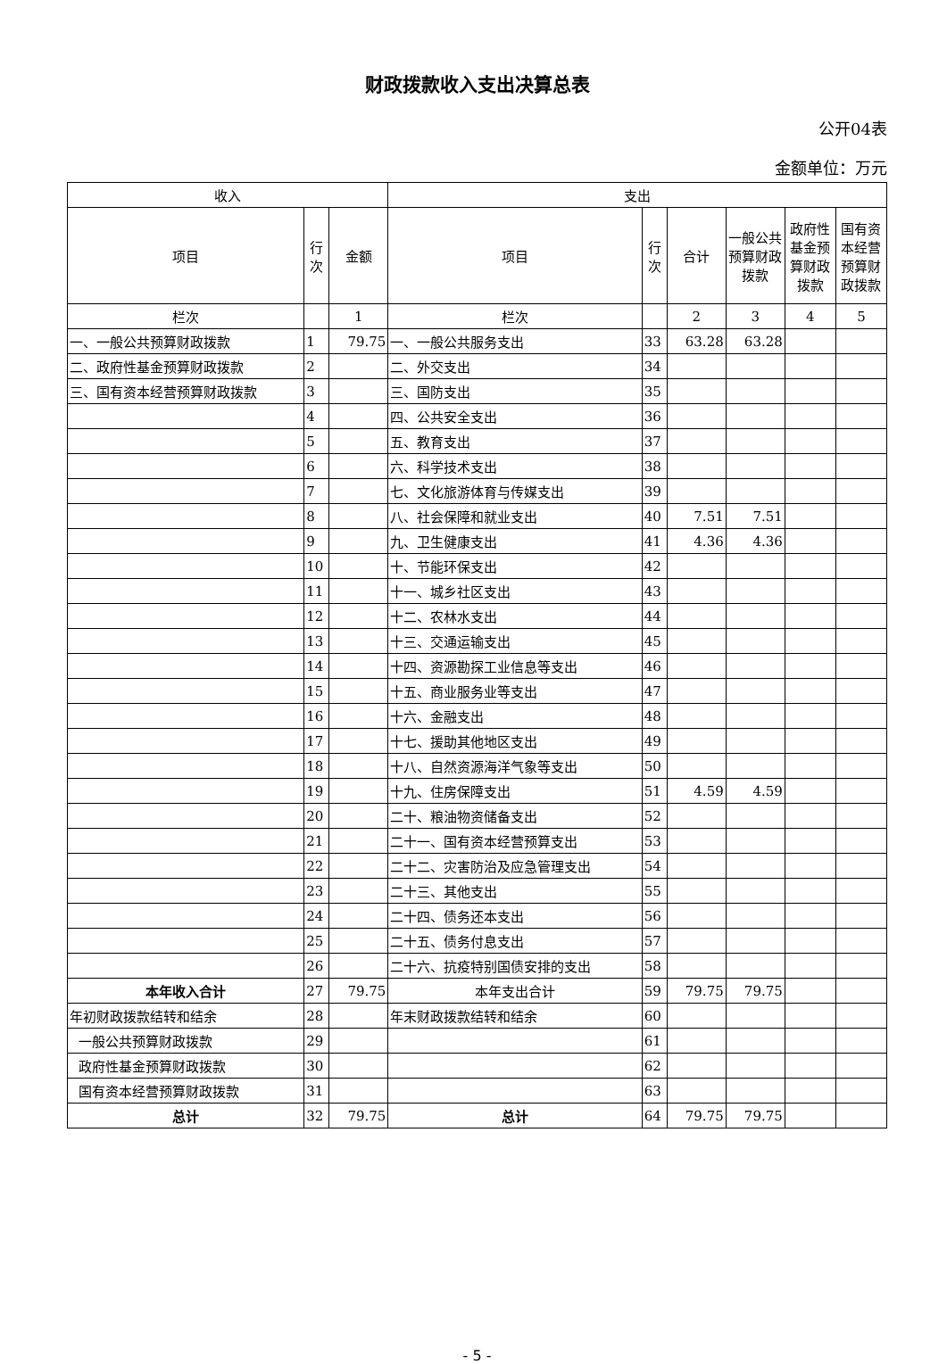财政拨款收入支出决算总表
公开04表
金额单位：万元
| 收入 | | | 支出 | | | | | |
| --- | --- | --- | --- | --- | --- | --- | --- | --- |
| 项目 | 行 次 | 金额 | 项目 | 行 次 | 合计 | 一般公共预算财政拨款 | 政府性基金预算财政拨款 | 国有资本经营预算财政拨款 |
| 栏次 | | 1 | 栏次 | | 2 | 3 | 4 | 5 |
| 一、一般公共预算财政拨款 | 1 | 79.75 | 一、一般公共服务支出 | 33 | 63.28 | 63.28 | | |
| 二、政府性基金预算财政拨款 | 2 | | 二、外交支出 | 34 | | | | |
| 三、国有资本经营预算财政拨款 | 3 | | 三、国防支出 | 35 | | | | |
| | 4 | | 四、公共安全支出 | 36 | | | | |
| | 5 | | 五、教育支出 | 37 | | | | |
| | 6 | | 六、科学技术支出 | 38 | | | | |
| | 7 | | 七、文化旅游体育与传媒支出 | 39 | | | | |
| | 8 | | 八、社会保障和就业支出 | 40 | 7.51 | 7.51 | | |
| | 9 | | 九、卫生健康支出 | 41 | 4.36 | 4.36 | | |
| | 10 | | 十、节能环保支出 | 42 | | | | |
| | 11 | | 十一、城乡社区支出 | 43 | | | | |
| | 12 | | 十二、农林水支出 | 44 | | | | |
| | 13 | | 十三、交通运输支出 | 45 | | | | |
| | 14 | | 十四、资源勘探工业信息等支出 | 46 | | | | |
| | 15 | | 十五、商业服务业等支出 | 47 | | | | |
| | 16 | | 十六、金融支出 | 48 | | | | |
| | 17 | | 十七、援助其他地区支出 | 49 | | | | |
| | 18 | | 十八、自然资源海洋气象等支出 | 50 | | | | |
| | 19 | | 十九、住房保障支出 | 51 | 4.59 | 4.59 | | |
| | 20 | | 二十、粮油物资储备支出 | 52 | | | | |
| | 21 | | 二十一、国有资本经营预算支出 | 53 | | | | |
| | 22 | | 二十二、灾害防治及应急管理支出 | 54 | | | | |
| | 23 | | 二十三、其他支出 | 55 | | | | |
| | 24 | | 二十四、债务还本支出 | 56 | | | | |
| | 25 | | 二十五、债务付息支出 | 57 | | | | |
| | 26 | | 二十六、抗疫特别国债安排的支出 | 58 | | | | |
| 本年收入合计 | 27 | 79.75 | 本年支出合计 | 59 | 79.75 | 79.75 | | |
| 年初财政拨款结转和结余 | 28 | | 年末财政拨款结转和结余 | 60 | | | | |
| 一般公共预算财政拨款 | 29 | | | 61 | | | | |
| 政府性基金预算财政拨款 | 30 | | | 62 | | | | |
| 国有资本经营预算财政拨款 | 31 | | | 63 | | | | |
| 总计 | 32 | 79.75 | 总计 | 64 | 79.75 | 79.75 | | |
- 5 -